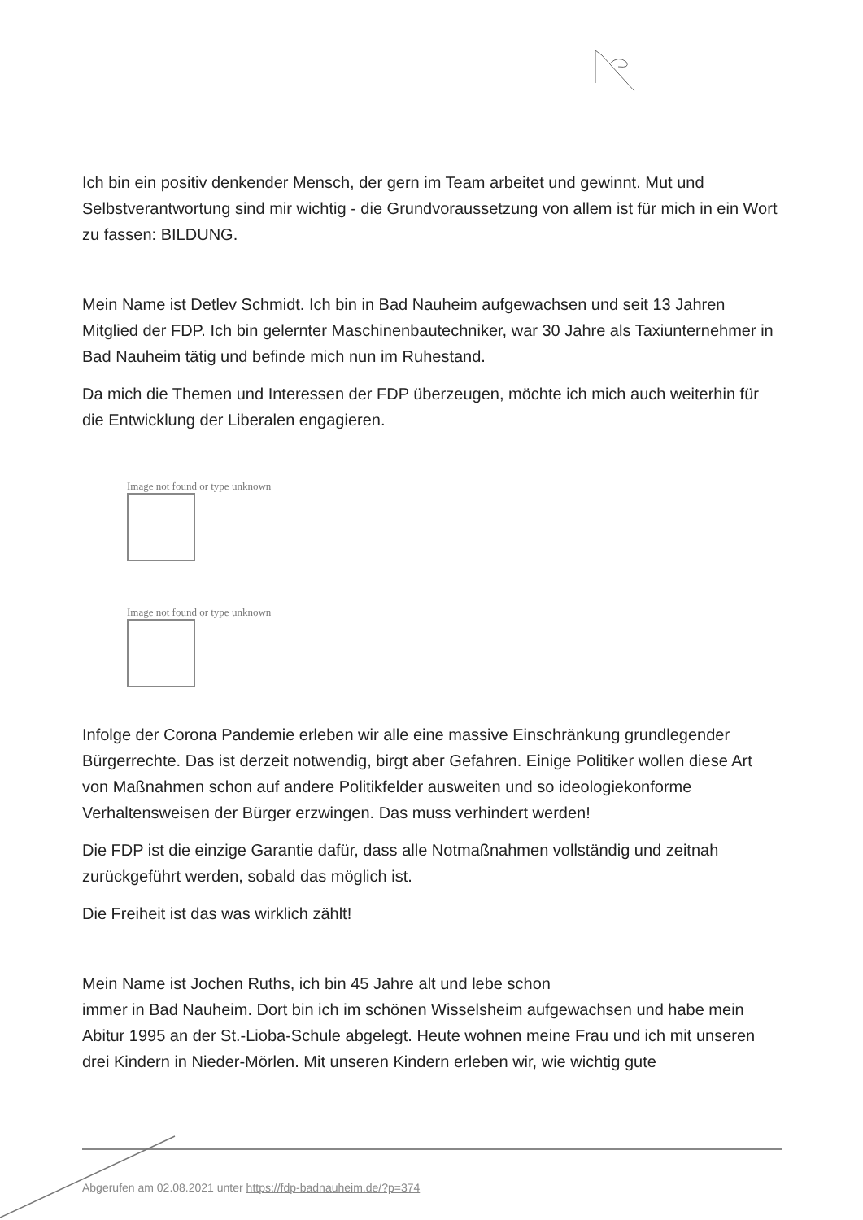Ich bin ein positiv denkender Mensch, der gern im Team arbeitet und gewinnt. Mut und Selbstverantwortung sind mir wichtig - die Grundvoraussetzung von allem ist für mich in ein Wort zu fassen: BILDUNG.
Mein Name ist Detlev Schmidt. Ich bin in Bad Nauheim aufgewachsen und seit 13 Jahren Mitglied der FDP. Ich bin gelernter Maschinenbautechniker, war 30 Jahre als Taxiunternehmer in Bad Nauheim tätig und befinde mich nun im Ruhestand.
Da mich die Themen und Interessen der FDP überzeugen, möchte ich mich auch weiterhin für die Entwicklung der Liberalen engagieren.
Image not found or type unknown
Image not found or type unknown
Infolge der Corona Pandemie erleben wir alle eine massive Einschränkung grundlegender Bürgerrechte. Das ist derzeit notwendig, birgt aber Gefahren. Einige Politiker wollen diese Art von Maßnahmen schon auf andere Politikfelder ausweiten und so ideologiekonforme Verhaltensweisen der Bürger erzwingen. Das muss verhindert werden!
Die FDP ist die einzige Garantie dafür, dass alle Notmaßnahmen vollständig und zeitnah zurückgeführt werden, sobald das möglich ist.
Die Freiheit ist das was wirklich zählt!
Mein Name ist Jochen Ruths, ich bin 45 Jahre alt und lebe schon
immer in Bad Nauheim. Dort bin ich im schönen Wisselsheim aufgewachsen und habe mein Abitur 1995 an der St.-Lioba-Schule abgelegt. Heute wohnen meine Frau und ich mit unseren drei Kindern in Nieder-Mörlen. Mit unseren Kindern erleben wir, wie wichtig gute
Abgerufen am 02.08.2021 unter https://fdp-badnauheim.de/?p=374